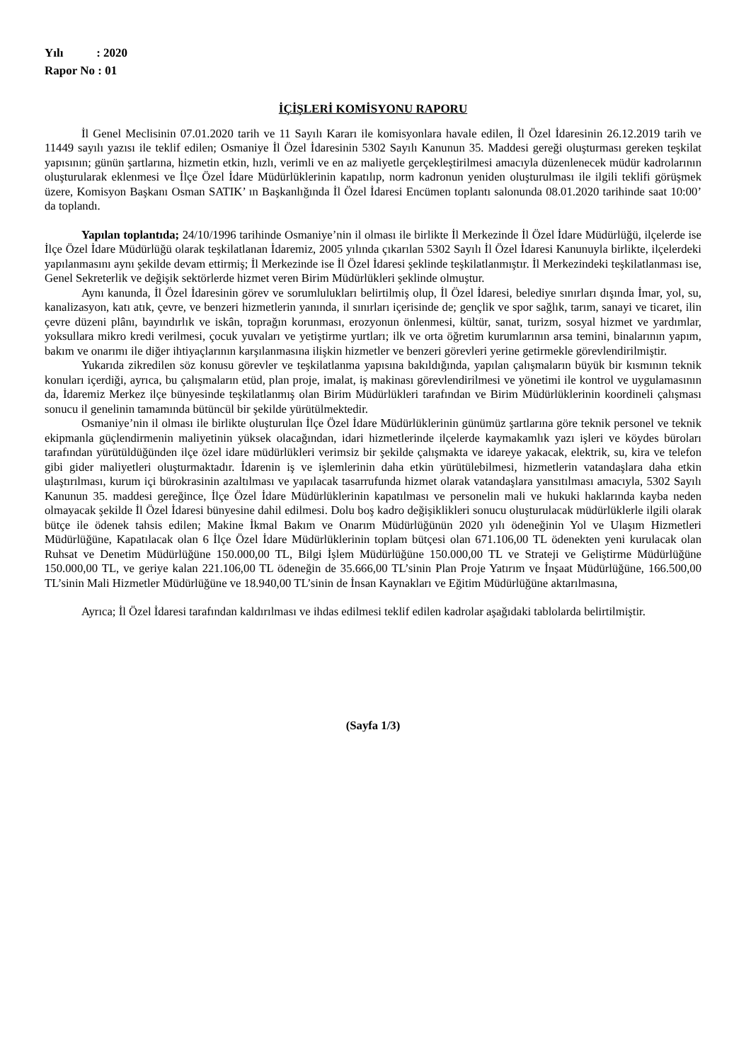Yılı : 2020
Rapor No : 01
İÇİŞLERİ KOMİSYONU RAPORU
İl Genel Meclisinin 07.01.2020 tarih ve 11 Sayılı Kararı ile komisyonlara havale edilen, İl Özel İdaresinin 26.12.2019 tarih ve 11449 sayılı yazısı ile teklif edilen; Osmaniye İl Özel İdaresinin 5302 Sayılı Kanunun 35. Maddesi gereği oluşturması gereken teşkilat yapısının; günün şartlarına, hizmetin etkin, hızlı, verimli ve en az maliyetle gerçekleştirilmesi amacıyla düzenlenecek müdür kadrolarının oluşturularak eklenmesi ve İlçe Özel İdare Müdürlüklerinin kapatılıp, norm kadronun yeniden oluşturulması ile ilgili teklifi görüşmek üzere, Komisyon Başkanı Osman SATIK’ ın Başkanlığında İl Özel İdaresi Encümen toplantı salonunda 08.01.2020 tarihinde saat 10:00’ da toplandı.
Yapılan toplantıda; 24/10/1996 tarihinde Osmaniye’nin il olması ile birlikte İl Merkezinde İl Özel İdare Müdürlüğü, ilçelerde ise İlçe Özel İdare Müdürlüğü olarak teşkilatlanan İdaremiz, 2005 yılında çıkarılan 5302 Sayılı İl Özel İdaresi Kanunuyla birlikte, ilçelerdeki yapılanmasını aynı şekilde devam ettirmiş; İl Merkezinde ise İl Özel İdaresi şeklinde teşkilatlanmıştır. İl Merkezindeki teşkilatlanması ise, Genel Sekreterlik ve değişik sektörlerde hizmet veren Birim Müdürlükleri şeklinde olmuştur.
Aynı kanunda, İl Özel İdaresinin görev ve sorumlulukları belirtilmiş olup, İl Özel İdaresi, belediye sınırları dışında İmar, yol, su, kanalizasyon, katı atık, çevre, ve benzeri hizmetlerin yanında, il sınırları içerisinde de; gençlik ve spor sağlık, tarım, sanayi ve ticaret, ilin çevre düzeni plânı, bayındırlık ve iskân, toprağın korunması, erozyonun önlenmesi, kültür, sanat, turizm, sosyal hizmet ve yardımlar, yoksullara mikro kredi verilmesi, çocuk yuvaları ve yetiştirme yurtları; ilk ve orta öğretim kurumlarının arsa temini, binalarının yapım, bakım ve onarımı ile diğer ihtiyaçlarının karşılanmasına ilişkin hizmetler ve benzeri görevleri yerine getirmekle görevlendirilmiştir.
Yukarıda zikredilen söz konusu görevler ve teşkilatlanma yapısına bakıldığında, yapılan çalışmaların büyük bir kısmının teknik konuları içerdiği, ayrıca, bu çalışmaların etüd, plan proje, imalat, iş makinası görevlendirilmesi ve yönetimi ile kontrol ve uygulamasının da, İdaremiz Merkez ilçe bünyesinde teşkilatlanmış olan Birim Müdürlükleri tarafından ve Birim Müdürlüklerinin koordineli çalışması sonucu il genelinin tamamında bütüncül bir şekilde yürütülmektedir.
Osmaniye’nin il olması ile birlikte oluşturulan İlçe Özel İdare Müdürlüklerinin günümüz şartlarına göre teknik personel ve teknik ekipmanla güçlendirmenin maliyetinin yüksek olacağından, idari hizmetlerinde ilçelerde kaymakamlık yazı işleri ve köydes büroları tarafından yürütüldüğünden ilçe özel idare müdürlükleri verimsiz bir şekilde çalışmakta ve idareye yakacak, elektrik, su, kira ve telefon gibi gider maliyetleri oluşturmaktadır. İdarenin iş ve işlemlerinin daha etkin yürütülebilmesi, hizmetlerin vatandaşlara daha etkin ulaştırılması, kurum içi bürokrasinin azaltılması ve yapılacak tasarrufunda hizmet olarak vatandaşlara yansıtılması amacıyla, 5302 Sayılı Kanunun 35. maddesi gereğince, İlçe Özel İdare Müdürlüklerinin kapatılması ve personelin mali ve hukuki haklarında kayba neden olmayacak şekilde İl Özel İdaresi bünyesine dahil edilmesi. Dolu boş kadro değişiklikleri sonucu oluşturulacak müdürlüklerle ilgili olarak bütçe ile ödenek tahsis edilen; Makine İkmal Bakım ve Onarım Müdürlüğünün 2020 yılı ödeneğinin Yol ve Ulaşım Hizmetleri Müdürlüğüne, Kapatılacak olan 6 İlçe Özel İdare Müdürlüklerinin toplam bütçesi olan 671.106,00 TL ödenekten yeni kurulacak olan Ruhsat ve Denetim Müdürlüğüne 150.000,00 TL, Bilgi İşlem Müdürlüğüne 150.000,00 TL ve Strateji ve Geliştirme Müdürlüğüne 150.000,00 TL, ve geriye kalan 221.106,00 TL ödeneğin de 35.666,00 TL’sinin Plan Proje Yatırım ve İnşaat Müdürlüğüne, 166.500,00 TL’sinin Mali Hizmetler Müdürlüğüne ve 18.940,00 TL’sinin de İnsan Kaynakları ve Eğitim Müdürlüğüne aktarılmasına,
Ayrıca; İl Özel İdaresi tarafından kaldırılması ve ihdas edilmesi teklif edilen kadrolar aşağıdaki tablolarda belirtilmiştir.
(Sayfa 1/3)